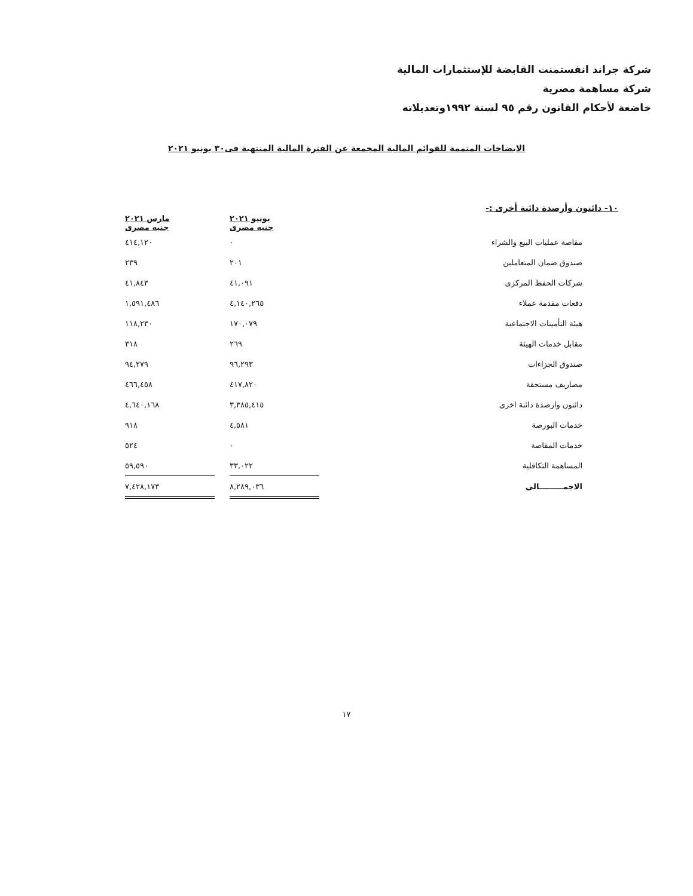شركة جراند انفستمنت القابضة للإستثمارات المالية
شركة مساهمة مصرية
خاضعة لأحكام القانون رقم ٩٥ لسنة ١٩٩٢وتعديلاته
الايضاحات المتممة للقوائم المالية المجمعة عن الفترة المالية المنتهية فى٣٠ يونيو ٢٠٢١
١٠- دائنون وأرصدة دائنة أخرى :-
| | | يونيو ٢٠٢١ جنيه مصرى | | مارس ٢٠٢١ جنيه مصرى |
| --- | --- | --- | --- | --- |
| مقاصة عمليات البيع والشراء | | ٠ | | ٤١٤,١٢٠ |
| صندوق ضمان المتعاملين | | ٢٠١ | | ٢٣٩ |
| شركات الحفظ المركزى | | ٤١,٠٩١ | | ٤١,٨٤٣ |
| دفعات مقدمة عملاء | | ٤,١٤٠,٢٦٥ | | ١,٥٩١,٤٨٦ |
| هيئة التأمينات الاجتماعية | | ١٧٠,٠٧٩ | | ١١٨,٢٣٠ |
| مقابل خدمات الهيئة | | ٢٦٩ | | ٣١٨ |
| صندوق الجزاءات | | ٩٦,٢٩٣ | | ٩٤,٢٧٩ |
| مصاريف مستحقة | | ٤١٧,٨٢٠ | | ٤٦٦,٤٥٨ |
| دائنون وارصدة دائنة اخرى | | ٣,٣٨٥,٤١٥ | | ٤,٦٤٠,١٦٨ |
| خدمات البورصة | | ٤,٥٨١ | | ٩١٨ |
| خدمات المقاصة | | ٠ | | ٥٢٤ |
| المساهمة التكافلية | | ٣٣,٠٢٢ | | ٥٩,٥٩٠ |
| الاجمـــــــــالى | | ٨,٢٨٩,٠٣٦ | | ٧,٤٢٨,١٧٣ |
١٧